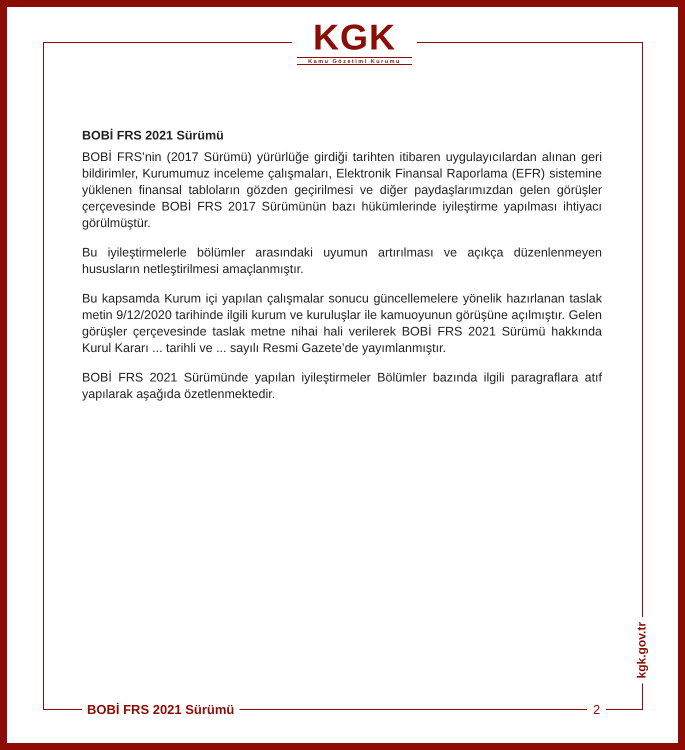KGK
Kamu Gözetimi Kurumu
BOBİ FRS 2021 Sürümü
BOBİ FRS’nin (2017 Sürümü) yürürlüğe girdiği tarihten itibaren uygulayıcılardan alınan geri bildirimler, Kurumumuz inceleme çalışmaları, Elektronik Finansal Raporlama (EFR) sistemine yüklenen finansal tabloların gözden geçirilmesi ve diğer paydaşlarımızdan gelen görüşler çerçevesinde BOBİ FRS 2017 Sürümünün bazı hükümlerinde iyileştirme yapılması ihtiyacı görülmüştür.
Bu iyileştirmelerle bölümler arasındaki uyumun artırılması ve açıkça düzenlenmeyen hususların netleştirilmesi amaçlanmıştır.
Bu kapsamda Kurum içi yapılan çalışmalar sonucu güncellemelere yönelik hazırlanan taslak metin 9/12/2020 tarihinde ilgili kurum ve kuruluşlar ile kamuoyunun görüşüne açılmıştır. Gelen görüşler çerçevesinde taslak metne nihai hali verilerek BOBİ FRS 2021 Sürümü hakkında Kurul Kararı ... tarihli ve ... sayılı Resmi Gazete’de yayımlanmıştır.
BOBİ FRS 2021 Sürümünde yapılan iyileştirmeler Bölümler bazında ilgili paragraflara atıf yapılarak aşağıda özetlenmektedir.
BOBİ FRS 2021 Sürümü 2
kgk.gov.tr